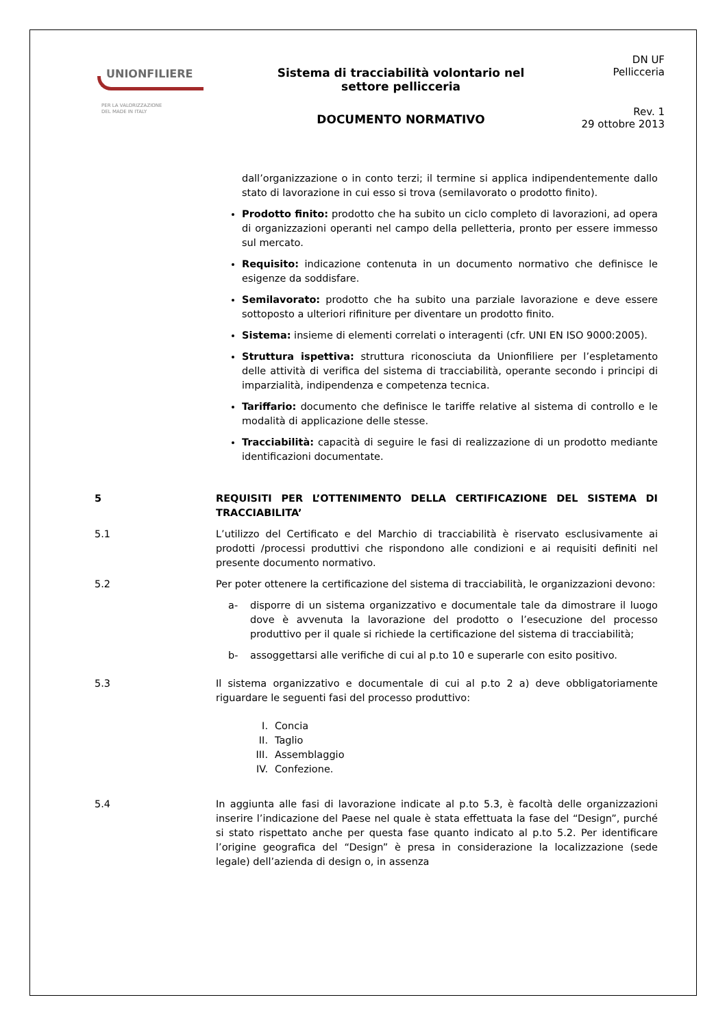UNIONFILIERE
PER LA VALORIZZAZIONE
DEL MADE IN ITALY
Sistema di tracciabilità volontario nel
settore pellicceria
DOCUMENTO NORMATIVO
DN UF
Pellicceria
Rev. 1
29 ottobre 2013
dall’organizzazione o in conto terzi; il termine si applica indipendentemente dallo stato di lavorazione in cui esso si trova (semilavorato o prodotto finito).
Prodotto finito: prodotto che ha subito un ciclo completo di lavorazioni, ad opera di organizzazioni operanti nel campo della pelletteria, pronto per essere immesso sul mercato.
Requisito: indicazione contenuta in un documento normativo che definisce le esigenze da soddisfare.
Semilavorato: prodotto che ha subito una parziale lavorazione e deve essere sottoposto a ulteriori rifiniture per diventare un prodotto finito.
Sistema: insieme di elementi correlati o interagenti (cfr. UNI EN ISO 9000:2005).
Struttura ispettiva: struttura riconosciuta da Unionfiliere per l’espletamento delle attività di verifica del sistema di tracciabilità, operante secondo i principi di imparzialità, indipendenza e competenza tecnica.
Tariffario: documento che definisce le tariffe relative al sistema di controllo e le modalità di applicazione delle stesse.
Tracciabilità: capacità di seguire le fasi di realizzazione di un prodotto mediante identificazioni documentate.
5 REQUISITI PER L’OTTENIMENTO DELLA CERTIFICAZIONE DEL SISTEMA DI TRACCIABILITA’
5.1 L’utilizzo del Certificato e del Marchio di tracciabilità è riservato esclusivamente ai prodotti /processi produttivi che rispondono alle condizioni e ai requisiti definiti nel presente documento normativo.
5.2 Per poter ottenere la certificazione del sistema di tracciabilità, le organizzazioni devono:
a- disporre di un sistema organizzativo e documentale tale da dimostrare il luogo dove è avvenuta la lavorazione del prodotto o l’esecuzione del processo produttivo per il quale si richiede la certificazione del sistema di tracciabilità;
b- assoggettarsi alle verifiche di cui al p.to 10 e superarle con esito positivo.
5.3 Il sistema organizzativo e documentale di cui al p.to 2 a) deve obbligatoriamente riguardare le seguenti fasi del processo produttivo:
I. Concia
II. Taglio
III. Assemblaggio
IV. Confezione.
5.4 In aggiunta alle fasi di lavorazione indicate al p.to 5.3, è facoltà delle organizzazioni inserire l’indicazione del Paese nel quale è stata effettuata la fase del “Design”, purché si stato rispettato anche per questa fase quanto indicato al p.to 5.2. Per identificare l’origine geografica del “Design” è presa in considerazione la localizzazione (sede legale) dell’azienda di design o, in assenza